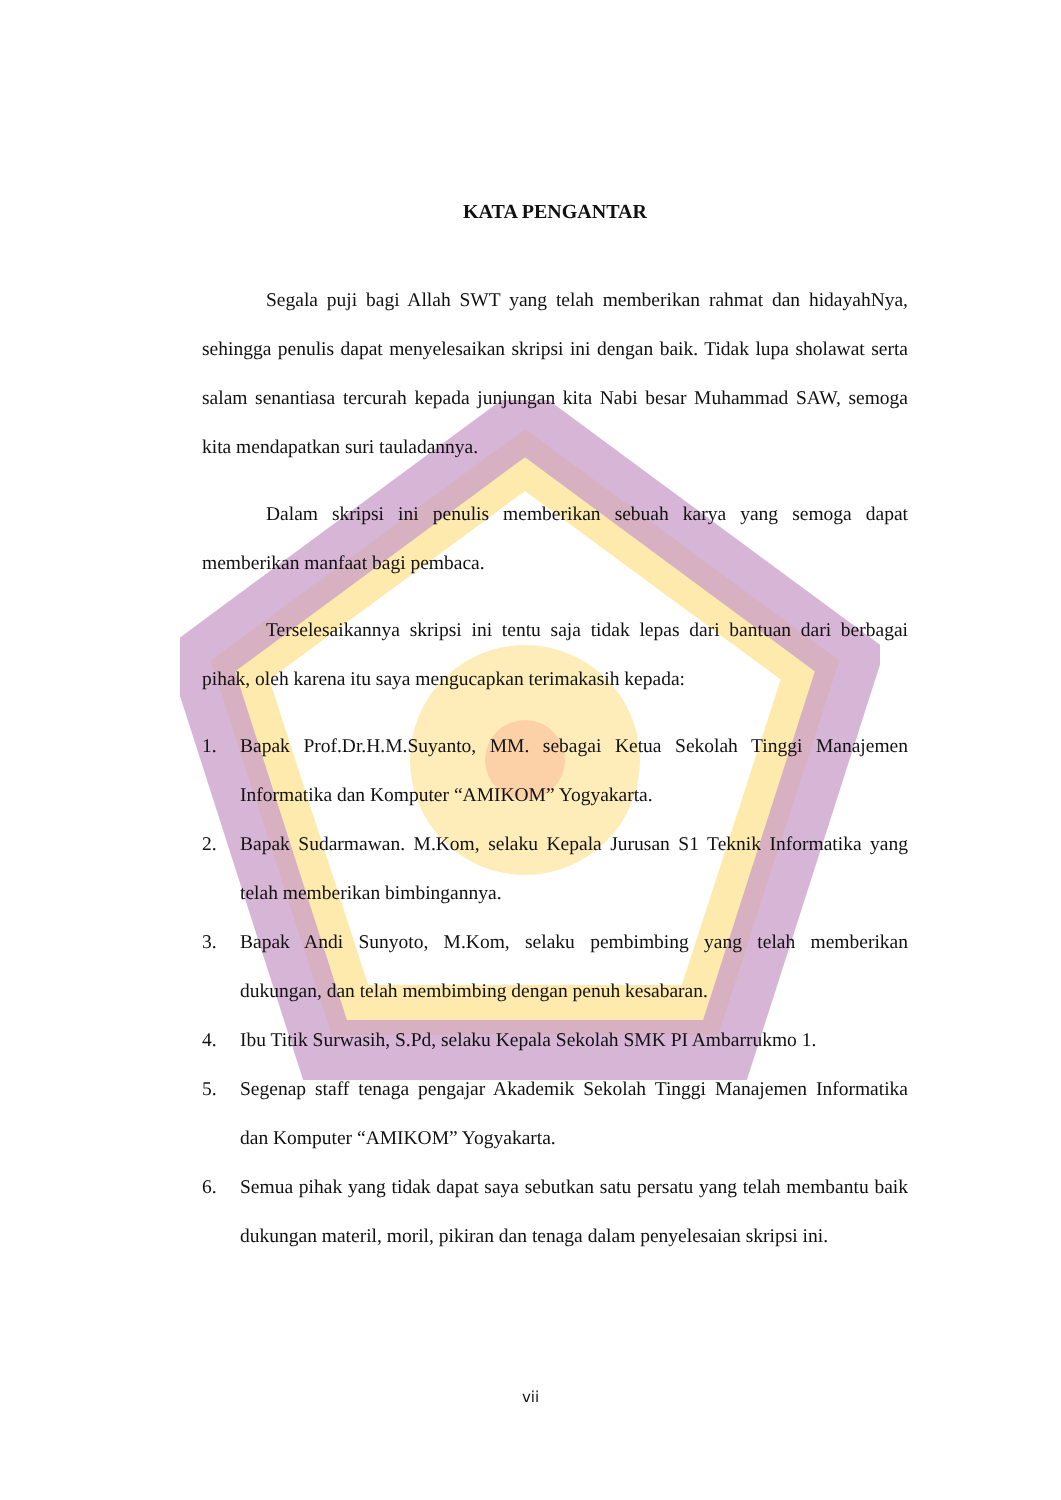KATA PENGANTAR
Segala puji bagi Allah SWT yang telah memberikan rahmat dan hidayahNya, sehingga penulis dapat menyelesaikan skripsi ini dengan baik. Tidak lupa sholawat serta salam senantiasa tercurah kepada junjungan kita Nabi besar Muhammad SAW, semoga kita mendapatkan suri tauladannya.
Dalam skripsi ini penulis memberikan sebuah karya yang semoga dapat memberikan manfaat bagi pembaca.
Terselesaikannya skripsi ini tentu saja tidak lepas dari bantuan dari berbagai pihak, oleh karena itu saya mengucapkan terimakasih kepada:
1. Bapak Prof.Dr.H.M.Suyanto, MM. sebagai Ketua Sekolah Tinggi Manajemen Informatika dan Komputer “AMIKOM” Yogyakarta.
2. Bapak Sudarmawan. M.Kom, selaku Kepala Jurusan S1 Teknik Informatika yang telah memberikan bimbingannya.
3. Bapak Andi Sunyoto, M.Kom, selaku pembimbing yang telah memberikan dukungan, dan telah membimbing dengan penuh kesabaran.
4. Ibu Titik Surwasih, S.Pd, selaku Kepala Sekolah SMK PI Ambarrukmo 1.
5. Segenap staff tenaga pengajar Akademik Sekolah Tinggi Manajemen Informatika dan Komputer “AMIKOM” Yogyakarta.
6. Semua pihak yang tidak dapat saya sebutkan satu persatu yang telah membantu baik dukungan materil, moril, pikiran dan tenaga dalam penyelesaian skripsi ini.
vii